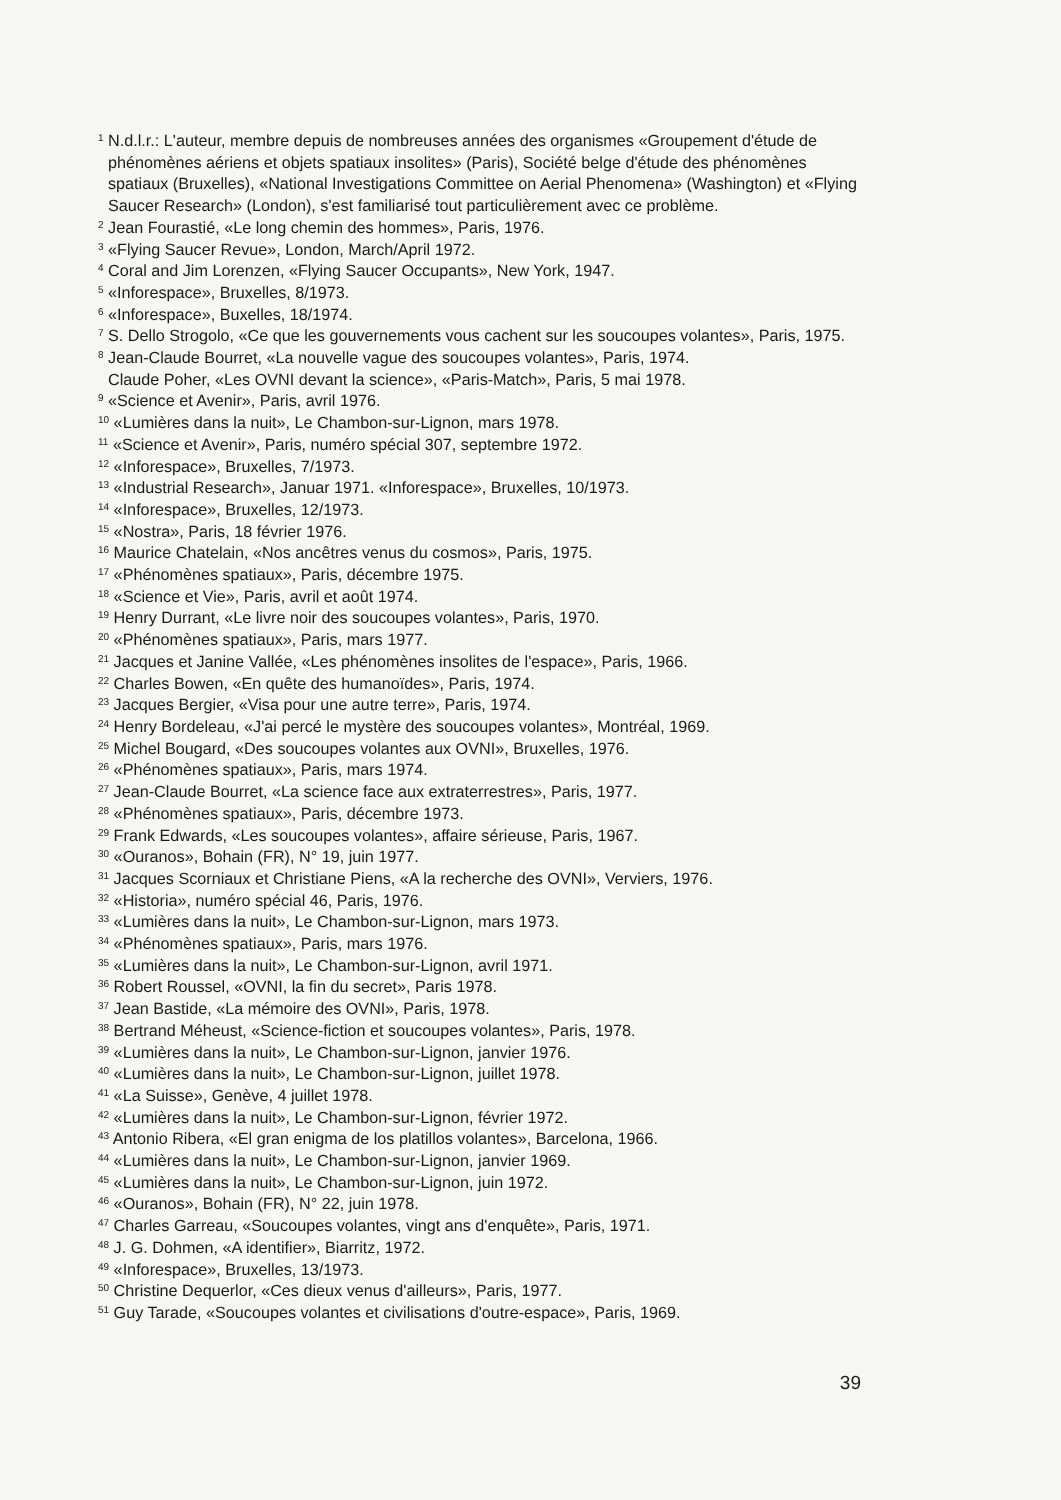<sup>1</sup> N.d.l.r.: L'auteur, membre depuis de nombreuses années des organismes «Groupement d'étude de phénomènes aériens et objets spatiaux insolites» (Paris), Société belge d'étude des phénomènes spatiaux (Bruxelles), «National Investigations Committee on Aerial Phenomena» (Washington) et «Flying Saucer Research» (London), s'est familiarisé tout particulièrement avec ce problème.
<sup>2</sup> Jean Fourastié, «Le long chemin des hommes», Paris, 1976.
<sup>3</sup> «Flying Saucer Revue», London, March/April 1972.
<sup>4</sup> Coral and Jim Lorenzen, «Flying Saucer Occupants», New York, 1947.
<sup>5</sup> «Inforespace», Bruxelles, 8/1973.
<sup>6</sup> «Inforespace», Buxelles, 18/1974.
<sup>7</sup> S. Dello Strogolo, «Ce que les gouvernements vous cachent sur les soucoupes volantes», Paris, 1975.
<sup>8</sup> Jean-Claude Bourret, «La nouvelle vague des soucoupes volantes», Paris, 1974.
Claude Poher, «Les OVNI devant la science», «Paris-Match», Paris, 5 mai 1978.
<sup>9</sup> «Science et Avenir», Paris, avril 1976.
<sup>10</sup> «Lumières dans la nuit», Le Chambon-sur-Lignon, mars 1978.
<sup>11</sup> «Science et Avenir», Paris, numéro spécial 307, septembre 1972.
<sup>12</sup> «Inforespace», Bruxelles, 7/1973.
<sup>13</sup> «Industrial Research», Januar 1971. «Inforespace», Bruxelles, 10/1973.
<sup>14</sup> «Inforespace», Bruxelles, 12/1973.
<sup>15</sup> «Nostra», Paris, 18 février 1976.
<sup>16</sup> Maurice Chatelain, «Nos ancêtres venus du cosmos», Paris, 1975.
<sup>17</sup> «Phénomènes spatiaux», Paris, décembre 1975.
<sup>18</sup> «Science et Vie», Paris, avril et août 1974.
<sup>19</sup> Henry Durrant, «Le livre noir des soucoupes volantes», Paris, 1970.
<sup>20</sup> «Phénomènes spatiaux», Paris, mars 1977.
<sup>21</sup> Jacques et Janine Vallée, «Les phénomènes insolites de l'espace», Paris, 1966.
<sup>22</sup> Charles Bowen, «En quête des humanoïdes», Paris, 1974.
<sup>23</sup> Jacques Bergier, «Visa pour une autre terre», Paris, 1974.
<sup>24</sup> Henry Bordeleau, «J'ai percé le mystère des soucoupes volantes», Montréal, 1969.
<sup>25</sup> Michel Bougard, «Des soucoupes volantes aux OVNI», Bruxelles, 1976.
<sup>26</sup> «Phénomènes spatiaux», Paris, mars 1974.
<sup>27</sup> Jean-Claude Bourret, «La science face aux extraterrestres», Paris, 1977.
<sup>28</sup> «Phénomènes spatiaux», Paris, décembre 1973.
<sup>29</sup> Frank Edwards, «Les soucoupes volantes», affaire sérieuse, Paris, 1967.
<sup>30</sup> «Ouranos», Bohain (FR), N° 19, juin 1977.
<sup>31</sup> Jacques Scorniaux et Christiane Piens, «A la recherche des OVNI», Verviers, 1976.
<sup>32</sup> «Historia», numéro spécial 46, Paris, 1976.
<sup>33</sup> «Lumières dans la nuit», Le Chambon-sur-Lignon, mars 1973.
<sup>34</sup> «Phénomènes spatiaux», Paris, mars 1976.
<sup>35</sup> «Lumières dans la nuit», Le Chambon-sur-Lignon, avril 1971.
<sup>36</sup> Robert Roussel, «OVNI, la fin du secret», Paris 1978.
<sup>37</sup> Jean Bastide, «La mémoire des OVNI», Paris, 1978.
<sup>38</sup> Bertrand Méheust, «Science-fiction et soucoupes volantes», Paris, 1978.
<sup>39</sup> «Lumières dans la nuit», Le Chambon-sur-Lignon, janvier 1976.
<sup>40</sup> «Lumières dans la nuit», Le Chambon-sur-Lignon, juillet 1978.
<sup>41</sup> «La Suisse», Genève, 4 juillet 1978.
<sup>42</sup> «Lumières dans la nuit», Le Chambon-sur-Lignon, février 1972.
<sup>43</sup> Antonio Ribera, «El gran enigma de los platillos volantes», Barcelona, 1966.
<sup>44</sup> «Lumières dans la nuit», Le Chambon-sur-Lignon, janvier 1969.
<sup>45</sup> «Lumières dans la nuit», Le Chambon-sur-Lignon, juin 1972.
<sup>46</sup> «Ouranos», Bohain (FR), N° 22, juin 1978.
<sup>47</sup> Charles Garreau, «Soucoupes volantes, vingt ans d'enquête», Paris, 1971.
<sup>48</sup> J. G. Dohmen, «A identifier», Biarritz, 1972.
<sup>49</sup> «Inforespace», Bruxelles, 13/1973.
<sup>50</sup> Christine Dequerlor, «Ces dieux venus d'ailleurs», Paris, 1977.
<sup>51</sup> Guy Tarade, «Soucoupes volantes et civilisations d'outre-espace», Paris, 1969.
39